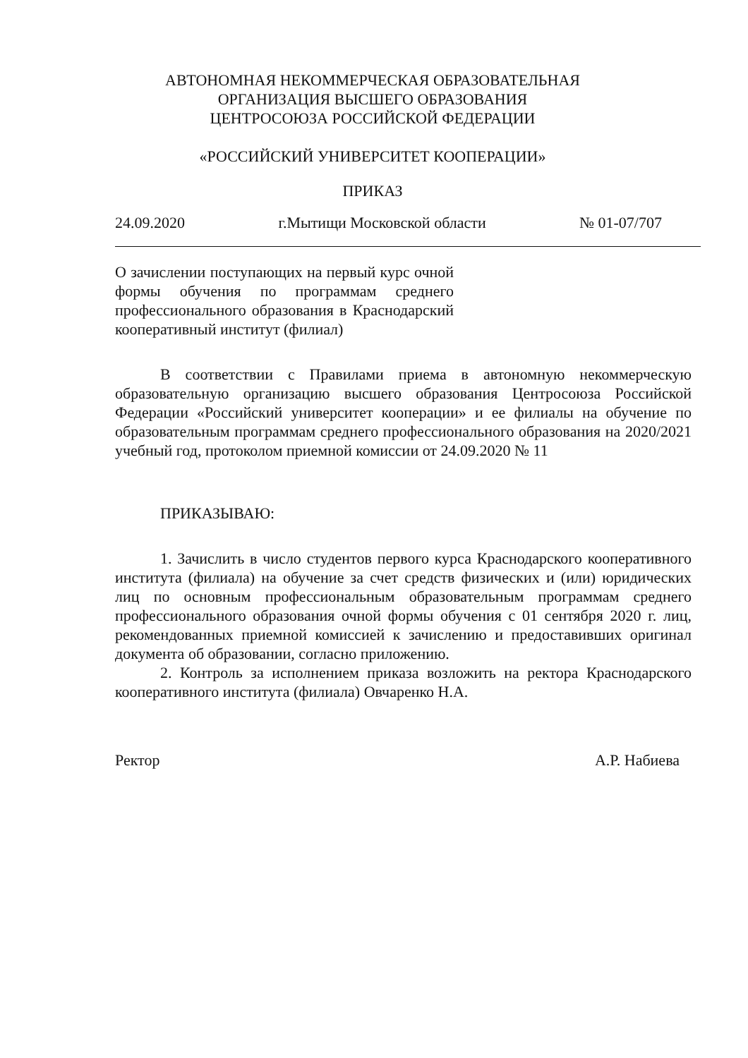АВТОНОМНАЯ НЕКОММЕРЧЕСКАЯ ОБРАЗОВАТЕЛЬНАЯ
ОРГАНИЗАЦИЯ ВЫСШЕГО ОБРАЗОВАНИЯ
ЦЕНТРОСОЮЗА РОССИЙСКОЙ ФЕДЕРАЦИИ
«РОССИЙСКИЙ УНИВЕРСИТЕТ КООПЕРАЦИИ»
ПРИКАЗ
24.09.2020 г.Мытищи Московской области № 01-07/707
О зачислении поступающих на первый курс очной формы обучения по программам среднего профессионального образования в Краснодарский кооперативный институт (филиал)
В соответствии с Правилами приема в автономную некоммерческую образовательную организацию высшего образования Центросоюза Российской Федерации «Российский университет кооперации» и ее филиалы на обучение по образовательным программам среднего профессионального образования на 2020/2021 учебный год, протоколом приемной комиссии от 24.09.2020 № 11
ПРИКАЗЫВАЮ:
1. Зачислить в число студентов первого курса Краснодарского кооперативного института (филиала) на обучение за счет средств физических и (или) юридических лиц по основным профессиональным образовательным программам среднего профессионального образования очной формы обучения с 01 сентября 2020 г. лиц, рекомендованных приемной комиссией к зачислению и предоставивших оригинал документа об образовании, согласно приложению.
2. Контроль за исполнением приказа возложить на ректора Краснодарского кооперативного института (филиала) Овчаренко Н.А.
Ректор А.Р. Набиева